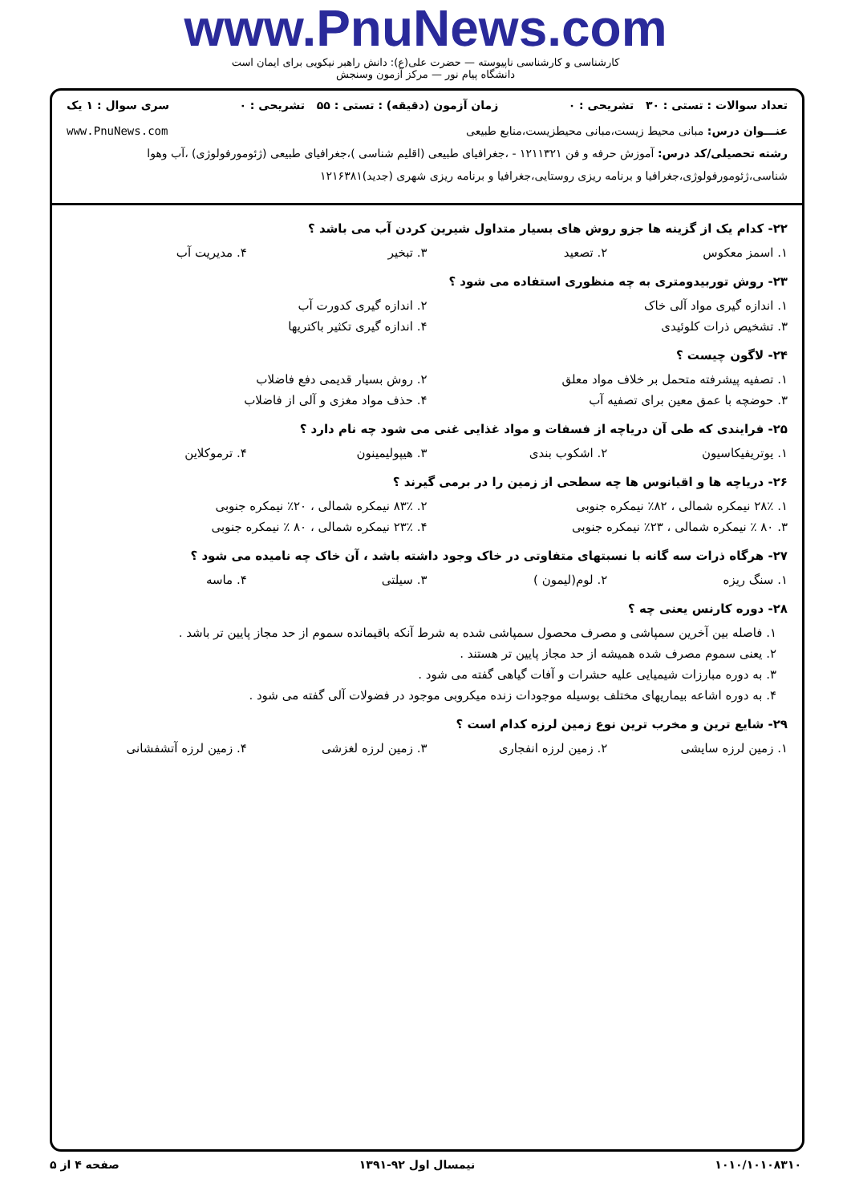www.PnuNews.com
کارشناسی و کارشناسی ناپیوسته — حضرت علی(ع): دانش راهبر نیکویی برای ایمان است
دانشگاه پیام نور — مرکز آزمون وسنجش
تعداد سوالات : تستی : ۳۰ تشریحی : ۰ زمان آزمون (دقیقه) : تستی : ۵۵ تشریحی : ۰ سری سوال : ۱ یک
عنـــوان درس: مبانی محیط زیست،مبانی محیطزیست،منابع طبیعی www.PnuNews.com
رشته تحصیلی/کد درس: آموزش حرفه و فن ۱۲۱۱۳۲۱ - ،جغرافیای طبیعی (اقلیم شناسی )،جغرافیای طبیعی (ژئومورفولوژی) ،آب وهوا شناسی،ژئومورفولوژی،جغرافیا و برنامه ریزی روستایی،جغرافیا و برنامه ریزی شهری (جدید)۱۲۱۶۳۸۱
۲۲- کدام یک از گزینه ها جزو روش های بسیار متداول شیرین کردن آب می باشد ؟
۱. اسمز معکوس ۲. تصعید ۳. تبخیر ۴. مدیریت آب
۲۳- روش توربیدومتری به چه منظوری استفاده می شود ؟
۱. اندازه گیری مواد آلی خاک ۲. اندازه گیری کدورت آب
۳. تشخیص ذرات کلوئیدی ۴. اندازه گیری تکثیر باکتریها
۲۴- لاگون چیست ؟
۱. تصفیه پیشرفته متحمل بر خلاف مواد معلق ۲. روش بسیار قدیمی دفع فاضلاب
۳. حوضچه با عمق معین برای تصفیه آب ۴. حذف مواد مغزی و آلی از فاضلاب
۲۵- فرایندی که طی آن دریاچه از فسفات و مواد غذایی غنی می شود چه نام دارد ؟
۱. یوتریفیکاسیون ۲. اشکوب بندی ۳. هیپولیمینون ۴. ترموکلاین
۲۶- دریاچه ها و اقیانوس ها چه سطحی از زمین را در برمی گیرند ؟
۱. ۲۸٪ نیمکره شمالی ، ۸۲٪ نیمکره جنوبی ۲. ۸۳٪ نیمکره شمالی ، ۲۰٪ نیمکره جنوبی
۳. ۸۰ ٪ نیمکره شمالی ، ۲۳٪ نیمکره جنوبی ۴. ۲۳٪ نیمکره شمالی ، ۸۰ ٪ نیمکره جنوبی
۲۷- هرگاه ذرات سه گانه با نسبتهای متفاوتی در خاک وجود داشته باشد ، آن خاک چه نامیده می شود ؟
۱. سنگ ریزه ۲. لوم(لیمون ) ۳. سیلتی ۴. ماسه
۲۸- دوره کارنس یعنی چه ؟
۱. فاصله بین آخرین سمپاشی و مصرف محصول سمپاشی شده به شرط آنکه باقیمانده سموم از حد مجاز پایین تر باشد .
۲. یعنی سموم مصرف شده همیشه از حد مجاز پایین تر هستند .
۳. به دوره مبارزات شیمیایی علیه حشرات و آفات گیاهی گفته می شود .
۴. به دوره اشاعه بیماریهای مختلف بوسیله موجودات زنده میکروبی موجود در فضولات آلی گفته می شود .
۲۹- شایع ترین و مخرب ترین نوع زمین لرزه کدام است ؟
۱. زمین لرزه سایشی ۲. زمین لرزه انفجاری ۳. زمین لرزه لغزشی ۴. زمین لرزه آتشفشانی
۱۰۱۰/۱۰۱۰۸۳۱۰ نیمسال اول ۹۲-۱۳۹۱ صفحه ۴ از ۵